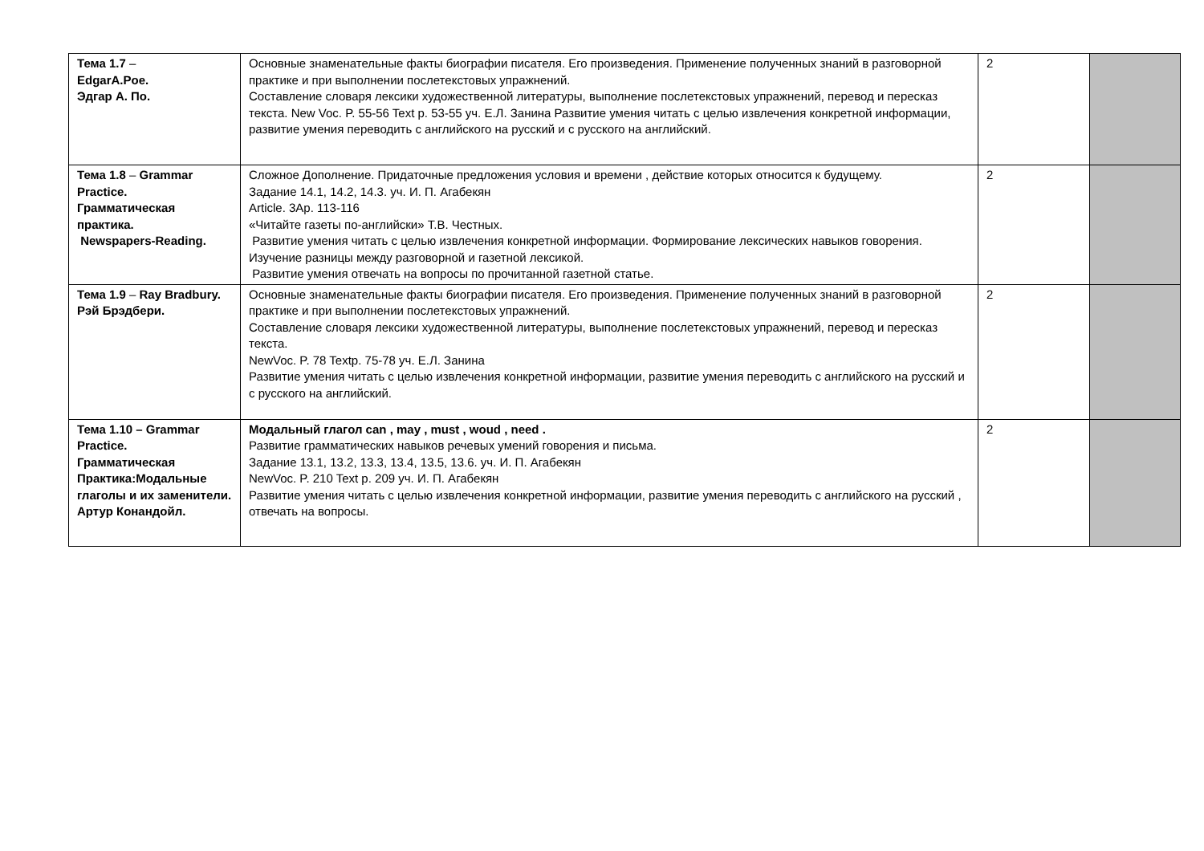| Тема 1.7 – EdgarA.Poe. Эдгар А. По. | Основные знаменательные факты биографии писателя. Его произведения. Применение полученных знаний в разговорной практике и при выполнении послетекстовых упражнений. Составление словаря лексики художественной литературы, выполнение послетекстовых упражнений, перевод и пересказ текста. New Voc. P. 55-56 Text p. 53-55 уч. Е.Л. Занина Развитие умения читать с целью извлечения конкретной информации, развитие умения переводить с английского на русский и с русского на английский. | 2 | |
| Тема 1.8 – Grammar Practice. Грамматическая практика. Newspapers-Reading. | Сложное Дополнение. Придаточные предложения условия и времени , действие которых относится к будущему. Задание 14.1, 14.2, 14.3. уч. И. П. Агабекян Article. 3Ap. 113-116 «Читайте газеты по-английски» Т.В. Честных. Развитие умения читать с целью извлечения конкретной информации. Формирование лексических навыков говорения. Изучение разницы между разговорной и газетной лексикой. Развитие умения отвечать на вопросы по прочитанной газетной статье. | 2 | |
| Тема 1.9 – Ray Bradbury. Рэй Брэдбери. | Основные знаменательные факты биографии писателя. Его произведения. Применение полученных знаний в разговорной практике и при выполнении послетекстовых упражнений. Составление словаря лексики художественной литературы, выполнение послетекстовых упражнений, перевод и пересказ текста. NewVoc. P. 78 Textp. 75-78 уч. Е.Л. Занина Развитие умения читать с целью извлечения конкретной информации, развитие умения переводить с английского на русский и с русского на английский. | 2 | |
| Тема 1.10 – Grammar Practice. Грамматическая Практика:Модальные глаголы и их заменители. Артур Конандойл. | Модальный глагол can , may , must , woud , need . Развитие грамматических навыков речевых умений говорения и письма. Задание 13.1, 13.2, 13.3, 13.4, 13.5, 13.6. уч. И. П. Агабекян NewVoc. P. 210 Text p. 209 уч. И. П. Агабекян Развитие умения читать с целью извлечения конкретной информации, развитие умения переводить с английского на русский , отвечать на вопросы. | 2 | |